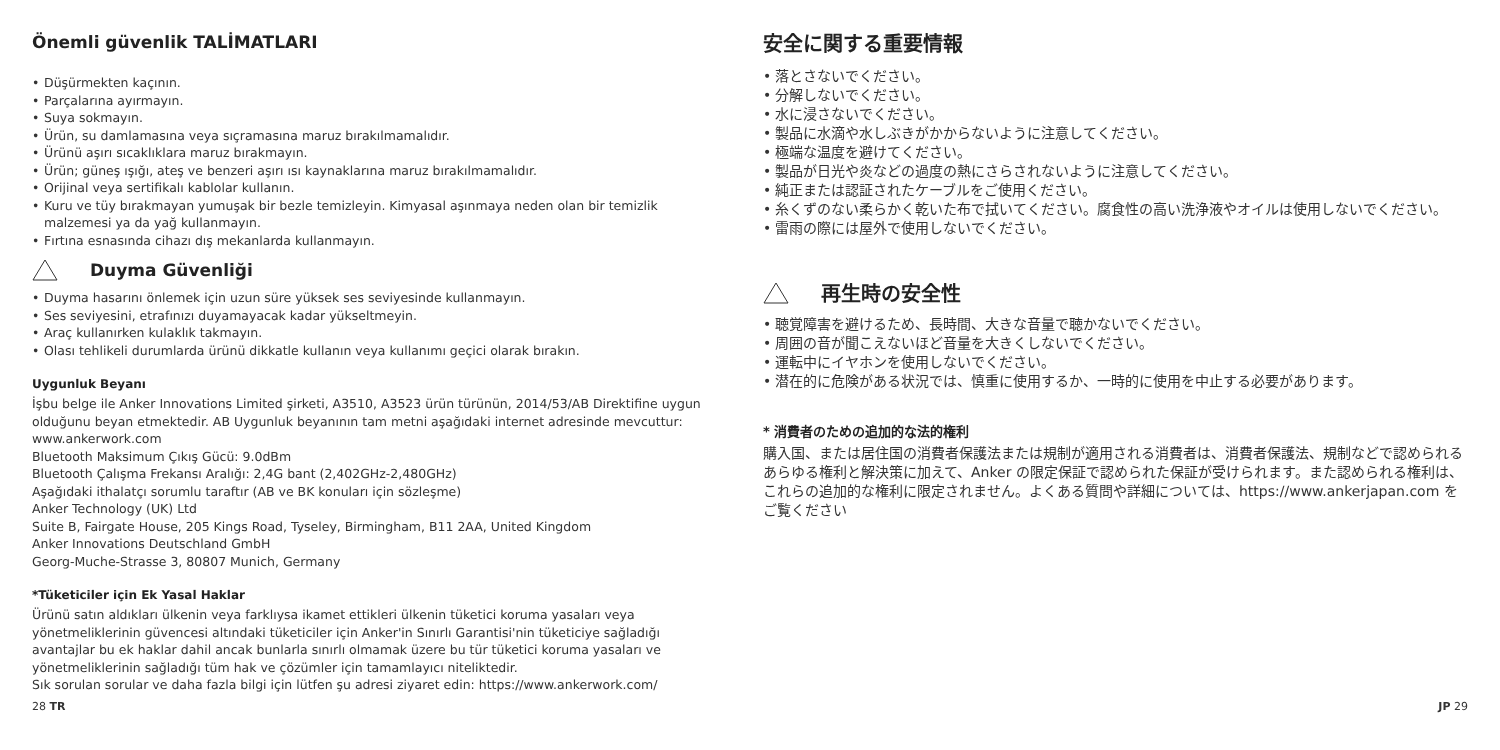Önemli güvenlik TALİMATLARI
Düşürmekten kaçının.
Parçalarına ayırmayın.
Suya sokmayın.
Ürün, su damlamasına veya sıçramasına maruz bırakılmamalıdır.
Ürünü aşırı sıcaklıklara maruz bırakmayın.
Ürün; güneş ışığı, ateş ve benzeri aşırı ısı kaynaklarına maruz bırakılmamalıdır.
Orijinal veya sertifikalı kablolar kullanın.
Kuru ve tüy bırakmayan yumuşak bir bezle temizleyin. Kimyasal aşınmaya neden olan bir temizlik malzemesi ya da yağ kullanmayın.
Fırtına esnasında cihazı dış mekanlarda kullanmayın.
Duyma Güvenliği
Duyma hasarını önlemek için uzun süre yüksek ses seviyesinde kullanmayın.
Ses seviyesini, etrafınızı duyamayacak kadar yükseltmeyin.
Araç kullanırken kulaklık takmayın.
Olası tehlikeli durumlarda ürünü dikkatle kullanın veya kullanımı geçici olarak bırakın.
Uygunluk Beyanı
İşbu belge ile Anker Innovations Limited şirketi, A3510, A3523 ürün türünün, 2014/53/AB Direktifine uygun olduğunu beyan etmektedir. AB Uygunluk beyanının tam metni aşağıdaki internet adresinde mevcuttur:
www.ankerwork.com
Bluetooth Maksimum Çıkış Gücü: 9.0dBm
Bluetooth Çalışma Frekansı Aralığı: 2,4G bant (2,402GHz-2,480GHz)
Aşağıdaki ithalatçı sorumlu taraftır (AB ve BK konuları için sözleşme)
Anker Technology (UK) Ltd
Suite B, Fairgate House, 205 Kings Road, Tyseley, Birmingham, B11 2AA, United Kingdom
Anker Innovations Deutschland GmbH
Georg-Muche-Strasse 3, 80807 Munich, Germany
*Tüketiciler için Ek Yasal Haklar
Ürünü satın aldıkları ülkenin veya farklıysa ikamet ettikleri ülkenin tüketici koruma yasaları veya yönetmeliklerinin güvencesi altındaki tüketiciler için Anker'in Sınırlı Garantisi'nin tüketiciye sağladığı avantajlar bu ek haklar dahil ancak bunlarla sınırlı olmamak üzere bu tür tüketici koruma yasaları ve yönetmeliklerinin sağladığı tüm hak ve çözümler için tamamlayıcı niteliktedir.
Sık sorulan sorular ve daha fazla bilgi için lütfen şu adresi ziyaret edin: https://www.ankerwork.com/
安全に関する重要情報
落とさないでください。
分解しないでください。
水に浸さないでください。
製品に水滴や水しぶきがかからないように注意してください。
極端な温度を避けてください。
製品が日光や炎などの過度の熱にさらされないように注意してください。
純正または認証されたケーブルをご使用ください。
糸くずのない柔らかく乾いた布で拭いてください。腐食性の高い洗浄液やオイルは使用しないでください。
雷雨の際には屋外で使用しないでください。
再生時の安全性
聴覚障害を避けるため、長時間、大きな音量で聴かないでください。
周囲の音が聞こえないほど音量を大きくしないでください。
運転中にイヤホンを使用しないでください。
潜在的に危険がある状況では、慎重に使用するか、一時的に使用を中止する必要があります。
* 消費者のための追加的な法的権利
購入国、または居住国の消費者保護法または規制が適用される消費者は、消費者保護法、規制などで認められるあらゆる権利と解決策に加えて、Anker の限定保証で認められた保証が受けられます。また認められる権利は、これらの追加的な権利に限定されません。よくある質問や詳細については、https://www.ankerjapan.com をご覧ください
28 TR JP 29